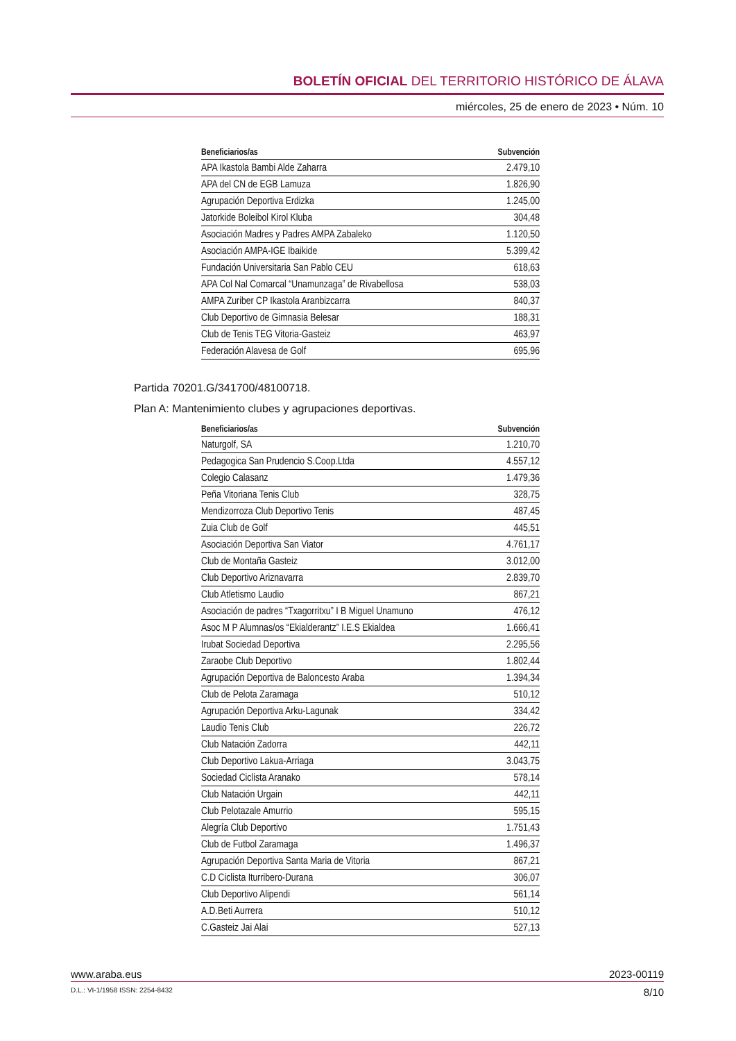BOLETÍN OFICIAL DEL TERRITORIO HISTÓRICO DE ÁLAVA
miércoles, 25 de enero de 2023 • Núm. 10
| Beneficiarios/as | Subvención |
| --- | --- |
| APA Ikastola Bambi Alde Zaharra | 2.479,10 |
| APA del CN de EGB Lamuza | 1.826,90 |
| Agrupación Deportiva Erdizka | 1.245,00 |
| Jatorkide Boleibol Kirol Kluba | 304,48 |
| Asociación Madres y Padres AMPA Zabaleko | 1.120,50 |
| Asociación AMPA-IGE Ibaikide | 5.399,42 |
| Fundación Universitaria San Pablo CEU | 618,63 |
| APA Col Nal Comarcal “Unamunzaga” de Rivabellosa | 538,03 |
| AMPA Zuriber CP Ikastola Aranbizcarra | 840,37 |
| Club Deportivo de Gimnasia Belesar | 188,31 |
| Club de Tenis TEG Vitoria-Gasteiz | 463,97 |
| Federación Alavesa de Golf | 695,96 |
Partida 70201.G/341700/48100718.
Plan A: Mantenimiento clubes y agrupaciones deportivas.
| Beneficiarios/as | Subvención |
| --- | --- |
| Naturgolf, SA | 1.210,70 |
| Pedagogica San Prudencio S.Coop.Ltda | 4.557,12 |
| Colegio Calasanz | 1.479,36 |
| Peña Vitoriana Tenis Club | 328,75 |
| Mendizorroza Club Deportivo Tenis | 487,45 |
| Zuia Club de Golf | 445,51 |
| Asociación Deportiva San Viator | 4.761,17 |
| Club de Montaña Gasteiz | 3.012,00 |
| Club Deportivo Ariznavarra | 2.839,70 |
| Club Atletismo Laudio | 867,21 |
| Asociación de padres “Txagorritxu” I B Miguel Unamuno | 476,12 |
| Asoc M P Alumnas/os “Ekialderantz” I.E.S Ekialdea | 1.666,41 |
| Irubat Sociedad Deportiva | 2.295,56 |
| Zaraobe Club Deportivo | 1.802,44 |
| Agrupación Deportiva de Baloncesto Araba | 1.394,34 |
| Club de Pelota Zaramaga | 510,12 |
| Agrupación Deportiva Arku-Lagunak | 334,42 |
| Laudio Tenis Club | 226,72 |
| Club Natación Zadorra | 442,11 |
| Club Deportivo Lakua-Arriaga | 3.043,75 |
| Sociedad Ciclista Aranako | 578,14 |
| Club Natación Urgain | 442,11 |
| Club Pelotazale Amurrio | 595,15 |
| Alegría Club Deportivo | 1.751,43 |
| Club de Futbol Zaramaga | 1.496,37 |
| Agrupación Deportiva Santa Maria de Vitoria | 867,21 |
| C.D Ciclista Iturribero-Durana | 306,07 |
| Club Deportivo Alipendi | 561,14 |
| A.D.Beti Aurrera | 510,12 |
| C.Gasteiz Jai Alai | 527,13 |
www.araba.eus 2023-00119
D.L.: VI-1/1958 ISSN: 2254-8432 8/10